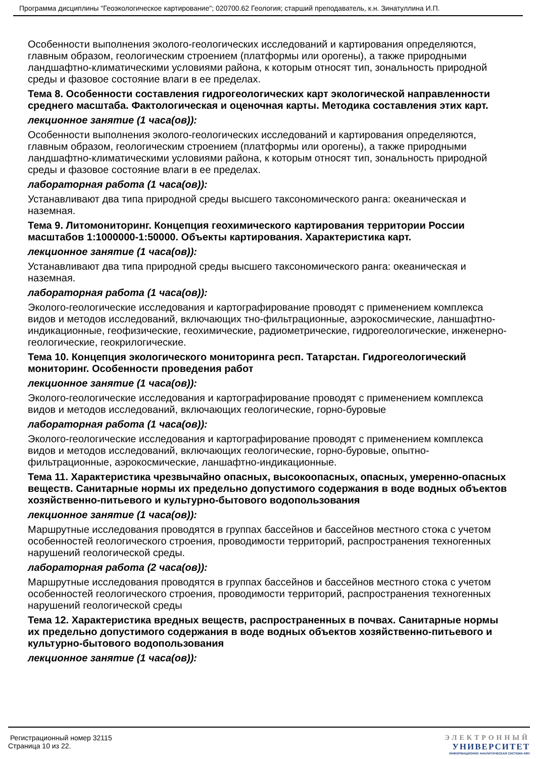Программа дисциплины "Геоэкологическое картирование"; 020700.62 Геология; старший преподаватель, к.н. Зинатуллина И.П.
Особенности выполнения эколого-геологических исследований и картирования определяются, главным образом, геологическим строением (платформы или орогены), а также природными ландшафтно-климатическими условиями района, к которым относят тип, зональность природной среды и фазовое состояние влаги в ее пределах.
Тема 8. Особенности составления гидрогеологических карт экологической направленности среднего масштаба. Фактологическая и оценочная карты. Методика составления этих карт.
лекционное занятие (1 часа(ов)):
Особенности выполнения эколого-геологических исследований и картирования определяются, главным образом, геологическим строением (платформы или орогены), а также природными ландшафтно-климатическими условиями района, к которым относят тип, зональность природной среды и фазовое состояние влаги в ее пределах.
лабораторная работа (1 часа(ов)):
Устанавливают два типа природной среды высшего таксономического ранга: океаническая и наземная.
Тема 9. Литомониторинг. Концепция геохимического картирования территории России масштабов 1:1000000-1:50000. Объекты картирования. Характеристика карт.
лекционное занятие (1 часа(ов)):
Устанавливают два типа природной среды высшего таксономического ранга: океаническая и наземная.
лабораторная работа (1 часа(ов)):
Эколого-геологические исследования и картографирование проводят с применением комплекса видов и методов исследований, включающих тно-фильтрационные, аэрокосмические, ланшафтно-индикационные, геофизические, геохимические, радиометрические, гидрогеологические, инженерно-геологические, геокрилогические.
Тема 10. Концепция экологического мониторинга респ. Татарстан. Гидрогеологический мониторинг. Особенности проведения работ
лекционное занятие (1 часа(ов)):
Эколого-геологические исследования и картографирование проводят с применением комплекса видов и методов исследований, включающих геологические, горно-буровые
лабораторная работа (1 часа(ов)):
Эколого-геологические исследования и картографирование проводят с применением комплекса видов и методов исследований, включающих геологические, горно-буровые, опытно-фильтрационные, аэрокосмические, ланшафтно-индикационные.
Тема 11. Характеристика чрезвычайно опасных, высокоопасных, опасных, умеренно-опасных веществ. Санитарные нормы их предельно допустимого содержания в воде водных объектов хозяйственно-питьевого и культурно-бытового водопользования
лекционное занятие (1 часа(ов)):
Маршрутные исследования проводятся в группах бассейнов и бассейнов местного стока с учетом особенностей геологического строения, проводимости территорий, распространения техногенных нарушений геологической среды.
лабораторная работа (2 часа(ов)):
Маршрутные исследования проводятся в группах бассейнов и бассейнов местного стока с учетом особенностей геологического строения, проводимости территорий, распространения техногенных нарушений геологической среды
Тема 12. Характеристика вредных веществ, распространенных в почвах. Санитарные нормы их предельно допустимого содержания в воде водных объектов хозяйственно-питьевого и культурно-бытового водопользования
лекционное занятие (1 часа(ов)):
Регистрационный номер 32115
Страница 10 из 22.
ЭЛЕКТРОННЫЙ
УНИВЕРСИТЕТ
ИНФОРМАЦИОННО АНАЛИТИЧЕСКАЯ СИСТЕМА КФУ